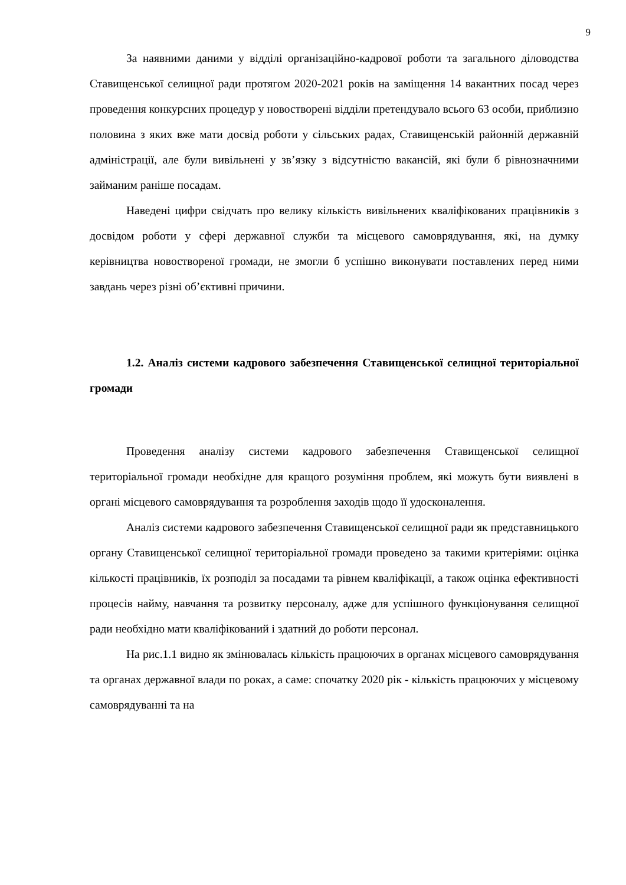9
За наявними даними у відділі організаційно-кадрової роботи та загального діловодства Ставищенської селищної ради протягом 2020-2021 років на заміщення 14 вакантних посад через проведення конкурсних процедур у новостворені відділи претендувало всього 63 особи, приблизно половина з яких вже мати досвід роботи у сільських радах, Ставищенській районній державній адміністрації, але були вивільнені у зв’язку з відсутністю вакансій, які були б рівнозначними займаним раніше посадам.
Наведені цифри свідчать про велику кількість вивільнених кваліфікованих працівників з досвідом роботи у сфері державної служби та місцевого самоврядування, які, на думку керівництва новоствореної громади, не змогли б успішно виконувати поставлених перед ними завдань через різні об’єктивні причини.
1.2. Аналіз системи кадрового забезпечення Ставищенської селищної територіальної громади
Проведення аналізу системи кадрового забезпечення Ставищенської селищної територіальної громади необхідне для кращого розуміння проблем, які можуть бути виявлені в органі місцевого самоврядування та розроблення заходів щодо її удосконалення.
Аналіз системи кадрового забезпечення Ставищенської селищної ради як представницького органу Ставищенської селищної територіальної громади проведено за такими критеріями: оцінка кількості працівників, їх розподіл за посадами та рівнем кваліфікації, а також оцінка ефективності процесів найму, навчання та розвитку персоналу, адже для успішного функціонування селищної ради необхідно мати кваліфікований і здатний до роботи персонал.
На рис.1.1 видно як змінювалась кількість працюючих в органах місцевого самоврядування та органах державної влади по роках, а саме: спочатку 2020 рік - кількість працюючих у місцевому самоврядуванні та на